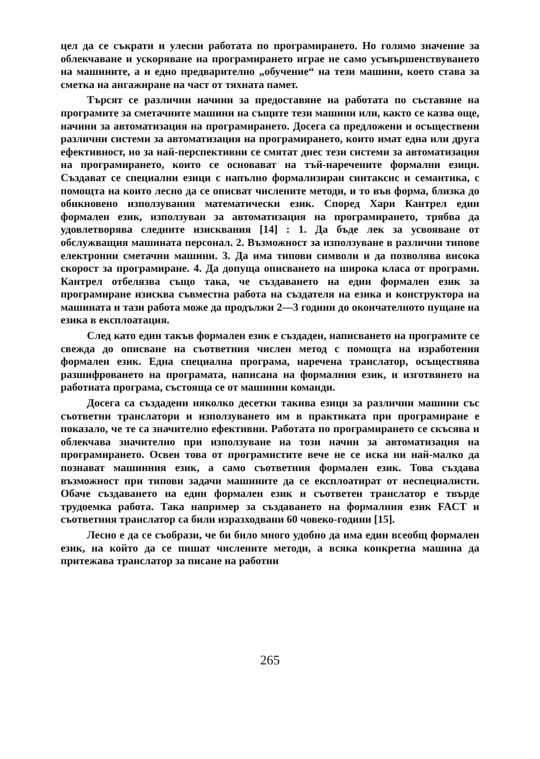цел да се съкрати и улесни работата по програмирането. Но голямо значение за облекчаване и ускоряване на програмирането играе не само усъвършенствуването на машините, а и едно предварително „обучение“ на тези машини, което става за сметка на ангажиране на част от тяхната памет.
Търсят се различни начини за предоставяне на работата по съставяне на програмите за сметачните машини на същите тези машини или, както се казва още, начини за автоматизация на програмирането. Досега са предложени и осъществени различни системи за автоматизация на програмирането, които имат една или друга ефективност, но за най-перспективни се смятат днес тези системи за автоматизация на програмирането, които се основават на тъй-наречените формални езици. Създават се специални езици с напълно формализиран синтаксис и семантика, с помощта на които лесно да се описват числените методи, и то във форма, близка до обикновено използувания математически език. Според Хари Кантрел един формален език, използуван за автоматизация на програмирането, трябва да удовлетворява следните изисквания [14] : 1. Да бъде лек за усвояване от обслужващия машината персонал. 2. Възможност за използуване в различни типове електронни сметачни машини. 3. Да има типови символи и да позволява висока скорост за програмиране. 4. Да допуща описването на широка класа от програми. Кантрел отбелязва също така, че създаването на един формален език за програмиране изисква съвместна работа на създателя на езика и конструктора на машината и тази работа може да продължи 2—3 години до окончателното пущане на езика в експлоатация.
След като един такъв формален език е създаден, написването на програмите се свежда до описване на съответния числен метод с помощта на изработения формален език. Една специална програма, наречена транслатор, осъществява разшифроването на програмата, написана на формалния език, и изготвянето на работната програма, състояща се от машинни команди.
Досега са създадени няколко десетки такива езици за различни машини със съответни транслатори и използуването им в практиката при програмиране е показало, че те са значително ефективни. Работата по програмирането се скъсява и облекчава значително при използуване на този начин за автоматизация на програмирането. Освен това от програмистите вече не се иска ни най-малко да познават машинния език, а само съответния формален език. Това създава възможност при типови задачи машините да се експлоатират от неспециалисти. Обаче създаването на един формален език и съответен транслатор е твърде трудоемка работа. Така например за създаването на формалния език FACT и съответния транслатор са били изразходвани 60 човеко-години [15].
Лесно е да се съобрази, че би било много удобно да има един всеобщ формален език, на който да се пишат числените методи, а всяка конкретна машина да притежава транслатор за писане на работни
265